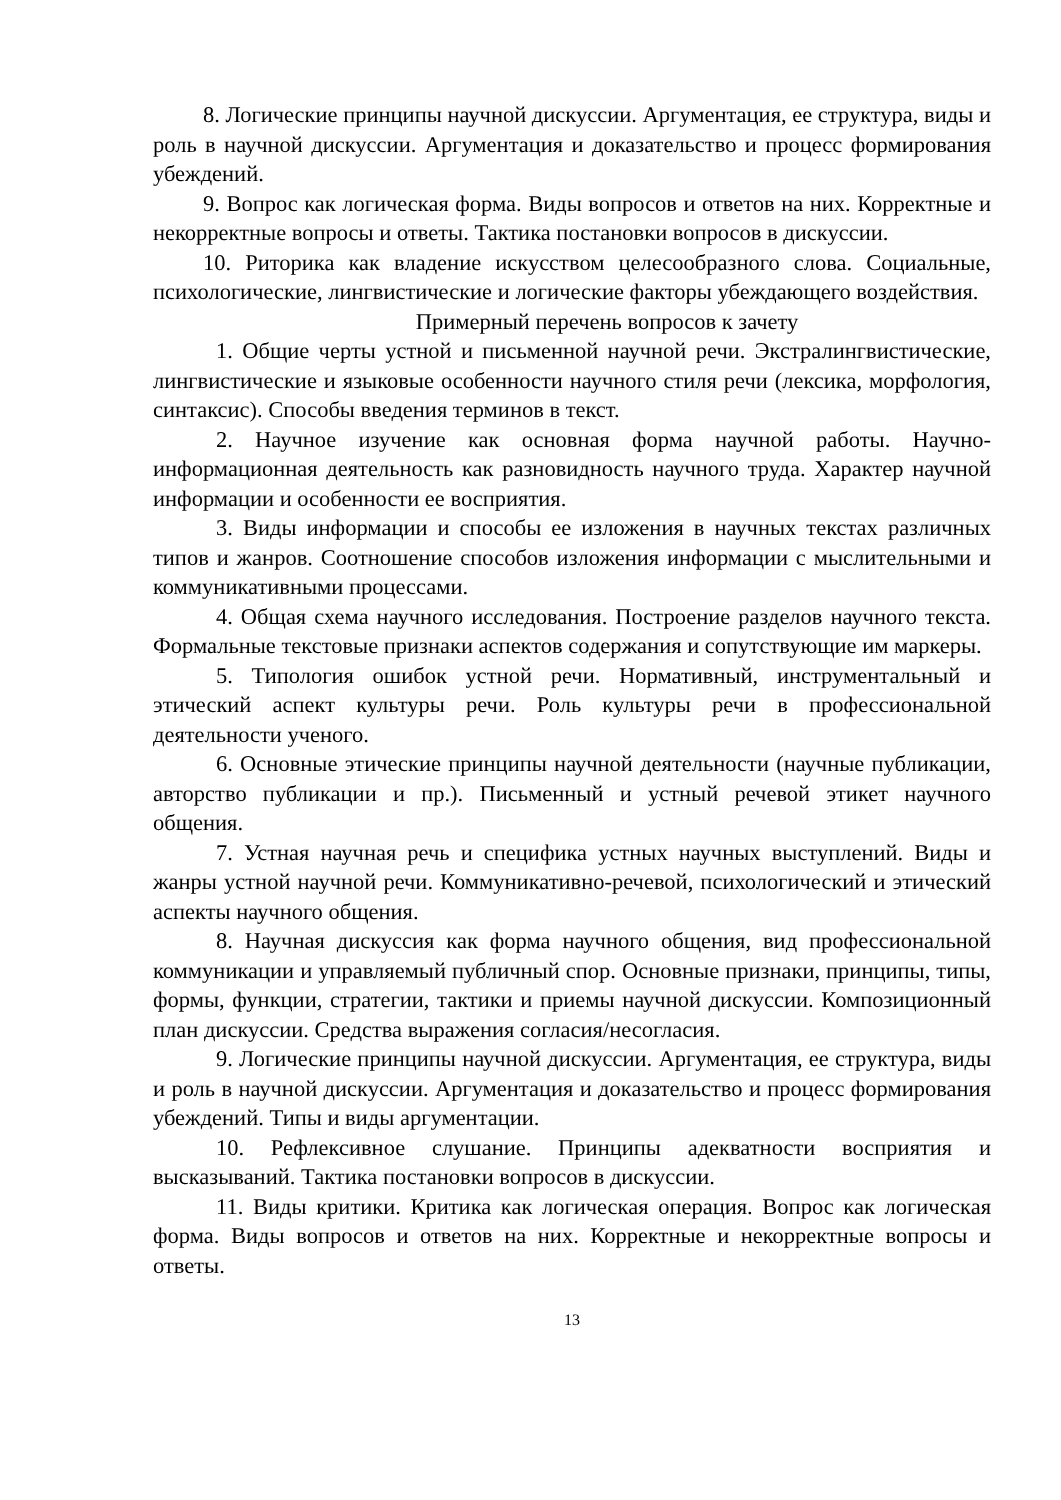8. Логические принципы научной дискуссии. Аргументация, ее структура, виды и роль в научной дискуссии. Аргументация и доказательство и процесс формирования убеждений.
9. Вопрос как логическая форма. Виды вопросов и ответов на них. Корректные и некорректные вопросы и ответы. Тактика постановки вопросов в дискуссии.
10. Риторика как владение искусством целесообразного слова. Социальные, психологические, лингвистические и логические факторы убеждающего воздействия.
Примерный перечень вопросов к зачету
1. Общие черты устной и письменной научной речи. Экстралингвистические, лингвистические и языковые особенности научного стиля речи (лексика, морфология, синтаксис). Способы введения терминов в текст.
2. Научное изучение как основная форма научной работы. Научно-информационная деятельность как разновидность научного труда. Характер научной информации и особенности ее восприятия.
3. Виды информации и способы ее изложения в научных текстах различных типов и жанров. Соотношение способов изложения информации с мыслительными и коммуникативными процессами.
4. Общая схема научного исследования. Построение разделов научного текста. Формальные текстовые признаки аспектов содержания и сопутствующие им маркеры.
5. Типология ошибок устной речи. Нормативный, инструментальный и этический аспект культуры речи. Роль культуры речи в профессиональной деятельности ученого.
6. Основные этические принципы научной деятельности (научные публикации, авторство публикации и пр.). Письменный и устный речевой этикет научного общения.
7. Устная научная речь и специфика устных научных выступлений. Виды и жанры устной научной речи. Коммуникативно-речевой, психологический и этический аспекты научного общения.
8. Научная дискуссия как форма научного общения, вид профессиональной коммуникации и управляемый публичный спор. Основные признаки, принципы, типы, формы, функции, стратегии, тактики и приемы научной дискуссии. Композиционный план дискуссии. Средства выражения согласия/несогласия.
9. Логические принципы научной дискуссии. Аргументация, ее структура, виды и роль в научной дискуссии. Аргументация и доказательство и процесс формирования убеждений. Типы и виды аргументации.
10. Рефлексивное слушание. Принципы адекватности восприятия и высказываний. Тактика постановки вопросов в дискуссии.
11. Виды критики. Критика как логическая операция. Вопрос как логическая форма. Виды вопросов и ответов на них. Корректные и некорректные вопросы и ответы.
13